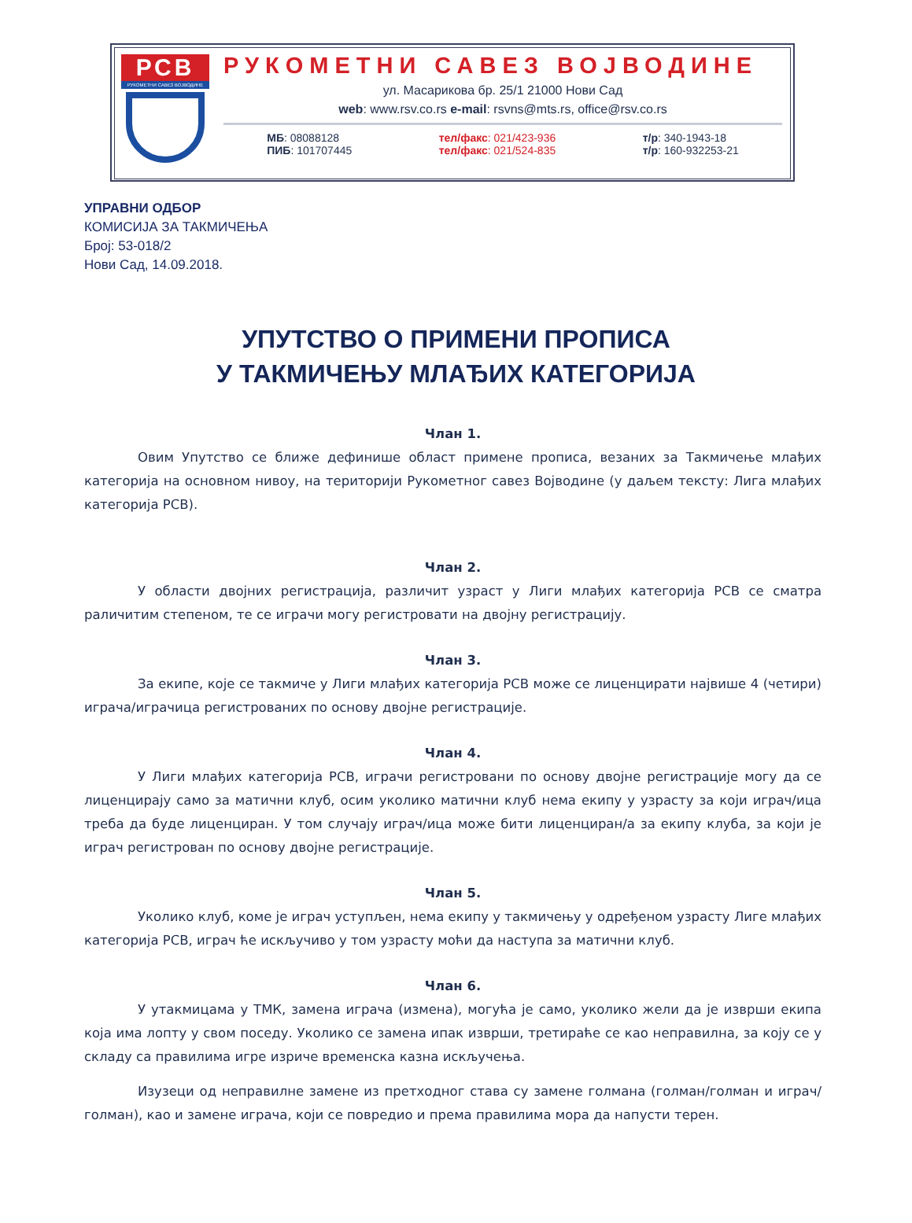РСВ
РУКОМЕТНИ САВЕЗ ВОЈВОДИНЕ
РУКОМЕТНИ САВЕЗ ВОЈВОДИНЕ
ул. Масарикова бр. 25/1 21000 Нови Сад
web: www.rsv.co.rs e-mail: rsvns@mts.rs, office@rsv.co.rs
МБ: 08088128
ПИБ: 101707445
тел/факс: 021/423-936
тел/факс: 021/524-835
т/р: 340-1943-18
т/р: 160-932253-21
УПРАВНИ ОДБОР
КОМИСИЈА ЗА ТАКМИЧЕЊА
Број: 53-018/2
Нови Сад, 14.09.2018.
УПУТСТВО О ПРИМЕНИ ПРОПИСА
У ТАКМИЧЕЊУ МЛАЂИХ КАТЕГОРИЈА
Члан 1.
Овим Упутство се ближе дефинише област примене прописа, везаних за Такмичење млађих категорија на основном нивоу, на територији Рукометног савез Војводине (у даљем тексту: Лига млађих категорија РСВ).
Члан 2.
У области двојних регистрација, различит узраст у Лиги млађих категорија РСВ се сматра раличитим степеном, те се играчи могу регистровати на двојну регистрацију.
Члан 3.
За екипе, које се такмиче у Лиги млађих категорија РСВ може се лиценцирати највише 4 (четири) играча/играчица регистрованих по основу двојне регистрације.
Члан 4.
У Лиги млађих категорија РСВ, играчи регистровани по основу двојне регистрације могу да се лиценцирају само за матични клуб, осим уколико матични клуб нема екипу у узрасту за који играч/ица треба да буде лиценциран. У том случају играч/ица може бити лиценциран/а за екипу клуба, за који је играч регистрован по основу двојне регистрације.
Члан 5.
Уколико клуб, коме је играч уступљен, нема екипу у такмичењу у одређеном узрасту Лиге млађих категорија РСВ, играч ће искључиво у том узрасту моћи да наступа за матични клуб.
Члан 6.
У утакмицама у ТМК, замена играча (измена), могућа је само, уколико жели да је изврши екипа која има лопту у свом поседу. Уколико се замена ипак изврши, третираће се као неправилна, за коју се у складу са правилима игре изриче временска казна искључења.
Изузеци од неправилне замене из претходног става су замене голмана (голман/голман и играч/голман), као и замене играча, који се повредио и према правилима мора да напусти терен.